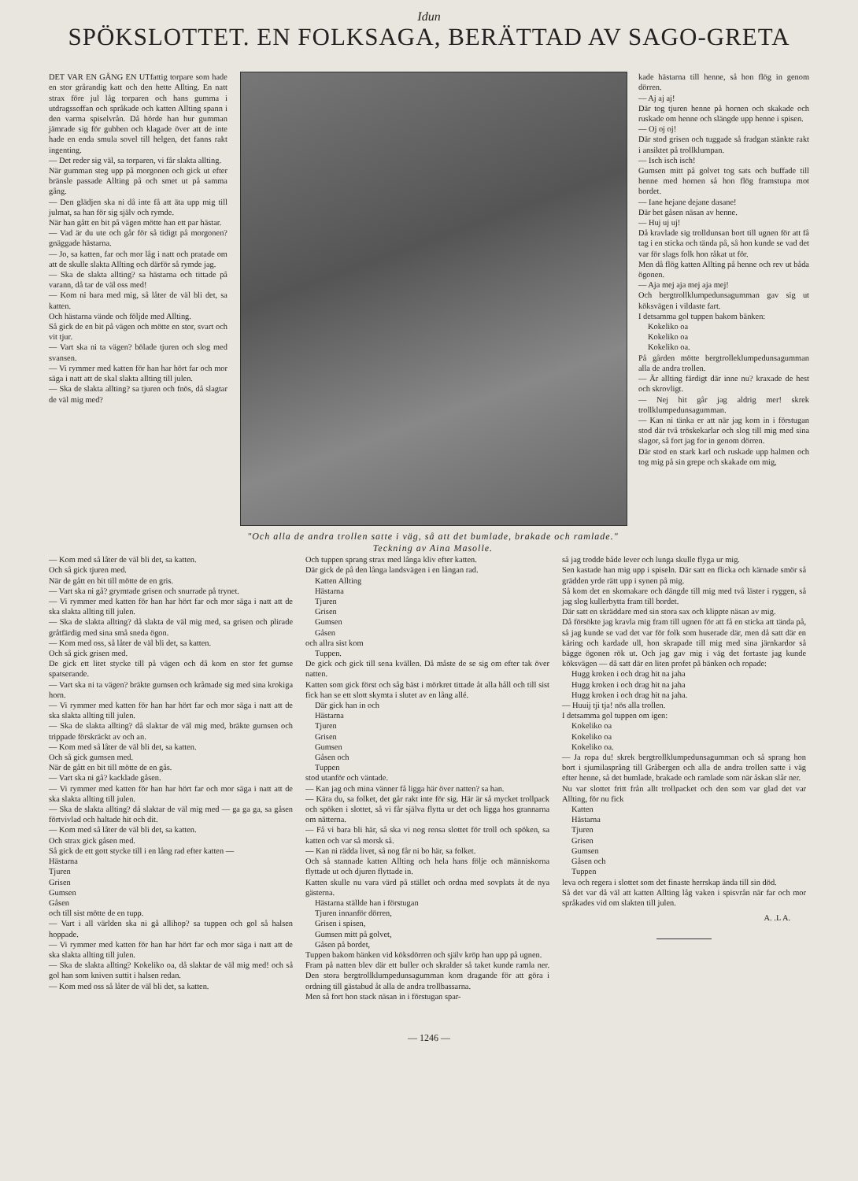Idun
SPÖKSLOTTET. EN FOLKSAGA, BERÄTTAD AV SAGO-GRETA
DET VAR EN GÅNG EN UTfattig torpare som hade en stor grårandig katt och den hette Allting. En natt strax före jul låg torparen och hans gumma i utdragssoffan och språkade och katten Allting spann i den varma spiselvrån. Då hörde han hur gumman jämrade sig för gubben och klagade över att de inte hade en enda smula sovel till helgen, det fanns rakt ingenting.
— Det reder sig väl, sa torparen, vi får slakta allting.
När gumman steg upp på morgonen och gick ut efter bränsle passade Allting på och smet ut på samma gång.
— Den glädjen ska ni då inte få att äta upp mig till julmat, sa han för sig själv och rymde.
När han gått en bit på vägen mötte han ett par hästar.
— Vad är du ute och går för så tidigt på morgonen? gnäggade hästarna.
— Jo, sa katten, far och mor låg i natt och pratade om att de skulle slakta Allting och därför så rymde jag.
— Ska de slakta allting? sa hästarna och tittade på varann, då tar de väl oss med!
— Kom ni bara med mig, så låter de väl bli det, sa katten.
Och hästarna vände och följde med Allting.
Så gick de en bit på vägen och mötte en stor, svart och vit tjur.
— Vart ska ni ta vägen? bölade tjuren och slog med svansen.
— Vi rymmer med katten för han har hört far och mor säga i natt att de skal slakta allting till julen.
— Ska de slakta allting? sa tjuren och fnös, då slagtar de väl mig med?
"Och alla de andra trollen satte i väg, så att det bumlade, brakade och ramlade." Teckning av Aina Masolle.
kade hästarna till henne, så hon flög in genom dörren.
— Aj aj aj!
Där tog tjuren henne på hornen och skakade och ruskade om henne och slängde upp henne i spisen.
— Oj oj oj!
Där stod grisen och tuggade så fradgan stänkte rakt i ansiktet på trollklumpan.
— Isch isch isch!
Gumsen mitt på golvet tog sats och buffade till henne med hornen så hon flög framstupa mot bordet.
— Iane hejane dejane dasane!
Där bet gåsen näsan av henne.
— Huj uj uj!
Då kravlade sig trolldunsan bort till ugnen för att få tag i en sticka och tända på, så hon kunde se vad det var för slags folk hon råkat ut för.
Men då flög katten Allting på henne och rev ut båda ögonen.
— Aja mej aja mej aja mej!
Och bergtrollklumpedunsagumman gav sig ut köksvägen i vildaste fart.
I detsamma gol tuppen bakom bänken:
Kokeliko oa
Kokeliko oa
Kokeliko oa.
På gården mötte bergtrolleklumpedunsagumman alla de andra trollen.
— Är allting färdigt där inne nu? kraxade de hest och skrovligt.
— Nej hit går jag aldrig mer! skrek trollklumpedunsagumman.
— Kan ni tänka er att när jag kom in i förstugan stod där två tröskekarlar och slog till mig med sina slagor, så fort jag for in genom dörren.
Där stod en stark karl och ruskade upp halmen och tog mig på sin grepe och skakade om mig,
— Kom med så låter de väl bli det, sa katten.
Och så gick tjuren med.
När de gått en bit till mötte de en gris.
— Vart ska ni gå? grymtade grisen och snurrade på trynet.
— Vi rymmer med katten för han har hört far och mor säga i natt att de ska slakta allting till julen.
— Ska de slakta allting? då slakta de väl mig med, sa grisen och plirade gråtfärdig med sina små sneda ögon.
— Kom med oss, så låter de väl bli det, sa katten.
Och så gick grisen med.
De gick ett litet stycke till på vägen och då kom en stor fet gumse spatserande.
— Vart ska ni ta vägen? bräkte gumsen och kråmade sig med sina krokiga horn.
— Vi rymmer med katten för han har hört far och mor säga i natt att de ska slakta allting till julen.
— Ska de slakta allting? då slaktar de väl mig med, bräkte gumsen och trippade förskräckt av och an.
— Kom med så låter de väl bli det, sa katten.
Och så gick gumsen med.
När de gått en bit till mötte de en gås.
— Vart ska ni gå? kacklade gåsen.
— Vi rymmer med katten för han har hört far och mor säga i natt att de ska slakta allting till julen.
— Ska de slakta allting? då slaktar de väl mig med — ga ga ga, sa gåsen förtvivlad och haltade hit och dit.
— Kom med så låter de väl bli det, sa katten.
Och strax gick gåsen med.
Så gick de ett gott stycke till i en lång rad efter katten —
Hästarna
Tjuren
Grisen
Gumsen
Gåsen
och till sist mötte de en tupp.
— Vart i all världen ska ni gå allihop? sa tuppen och gol så halsen hoppade.
— Vi rymmer med katten för han har hört far och mor säga i natt att de ska slakta allting till julen.
— Ska de slakta allting? Kokeliko oa, då slaktar de väl mig med! och så gol han som kniven suttit i halsen redan.
— Kom med oss så låter de väl bli det, sa katten.
Och tuppen sprang strax med långa kliv efter katten.
Där gick de på den långa landsvägen i en långan rad.
Katten Allting
Hästarna
Tjuren
Grisen
Gumsen
Gåsen
och allra sist kom
Tuppen.
De gick och gick till sena kvällen. Då måste de se sig om efter tak över natten.
Katten som gick först och såg bäst i mörkret tittade åt alla håll och till sist fick han se ett slott skymta i slutet av en lång allé.
Där gick han in och
Hästarna
Tjuren
Grisen
Gumsen
Gåsen och
Tuppen
stod utanför och väntade.
— Kan jag och mina vänner få ligga här över natten? sa han.
— Kära du, sa folket, det går rakt inte för sig. Här är så mycket trollpack och spöken i slottet, så vi får själva flytta ur det och ligga hos grannarna om nätterna.
— Få vi bara bli här, så ska vi nog rensa slottet för troll och spöken, sa katten och var så morsk så.
— Kan ni rädda livet, så nog får ni bo här, sa folket.
Och så stannade katten Allting och hela hans följe och människorna flyttade ut och djuren flyttade in.
Katten skulle nu vara värd på stället och ordna med sovplats åt de nya gästerna.
Hästarna ställde han i förstugan
Tjuren innanför dörren,
Grisen i spisen,
Gumsen mitt på golvet,
Gåsen på bordet,
Tuppen bakom bänken vid köksdörren och själv kröp han upp på ugnen.
Fram på natten blev där ett buller och skralder så taket kunde ramla ner. Den stora bergtrollklumpedunsagumman kom dragande för att göra i ordning till gästabud åt alla de andra trollbassarna.
Men så fort hon stack näsan in i förstugan spar-
så jag trodde både lever och lunga skulle flyga ur mig.
Sen kastade han mig upp i spiseln. Där satt en flicka och kärnade smör så grädden yrde rätt upp i synen på mig.
Så kom det en skomakare och dängde till mig med två läster i ryggen, så jag slog kullerbytta fram till bordet.
Där satt en skräddare med sin stora sax och klippte näsan av mig.
Då försökte jag kravla mig fram till ugnen för att få en sticka att tända på, så jag kunde se vad det var för folk som huserade där, men då satt där en käring och kardade ull, hon skrapade till mig med sina järnkardor så bägge ögonen rök ut. Och jag gav mig i väg det fortaste jag kunde köksvägen — då satt där en liten profet på bänken och ropade:
Hugg kroken i och drag hit na jaha
Hugg kroken i och drag hit na jaha
Hugg kroken i och drag hit na jaha.
— Huuij tji tja! nös alla trollen.
I detsamma gol tuppen om igen:
Kokeliko oa
Kokeliko oa
Kokeliko oa.
— Ja ropa du! skrek bergtrollklumpedunsagumman och så sprang hon bort i sjumilasprång till Gråbergen och alla de andra trollen satte i väg efter henne, så det bumlade, brakade och ramlade som när åskan slår ner.
Nu var slottet fritt från allt trollpacket och den som var glad det var Allting, för nu fick
Katten
Hästarna
Tjuren
Grisen
Gumsen
Gåsen och
Tuppen
leva och regera i slottet som det finaste herrskap ända till sin död.
Så det var då väl att katten Allting låg vaken i spisvrån när far och mor språkades vid om slakten till julen.
A. .L A.
— 1246 —